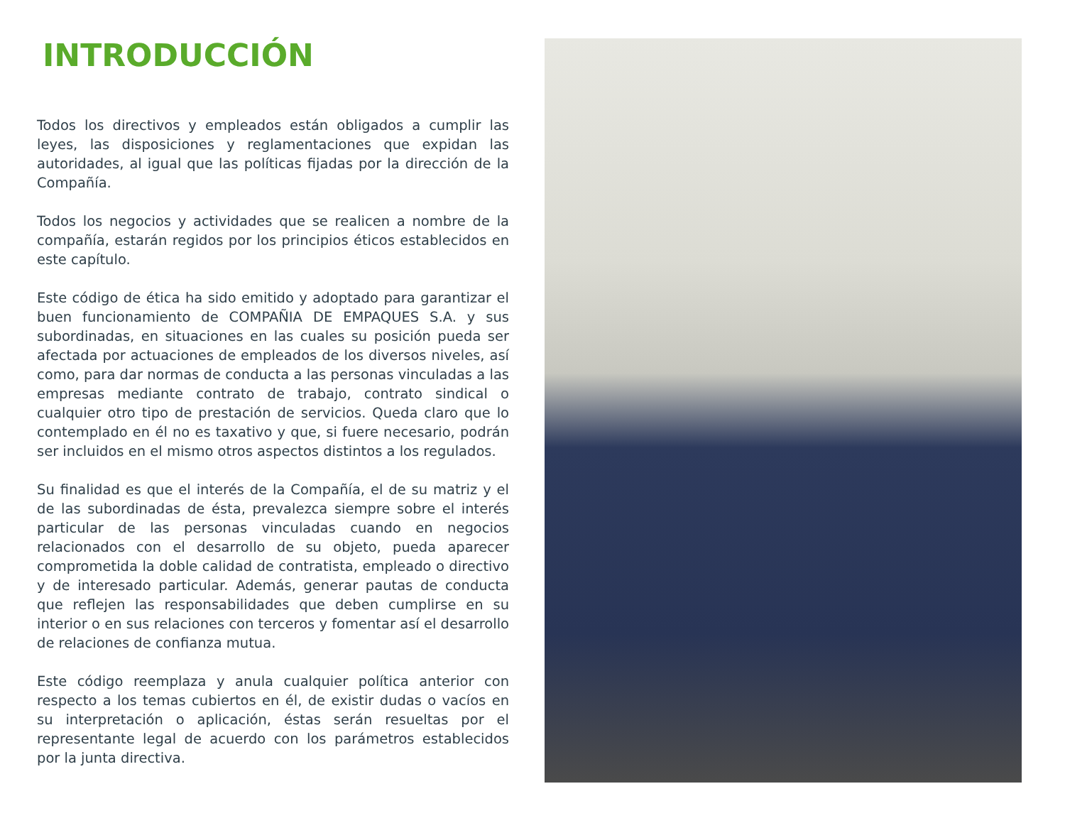INTRODUCCIÓN
Todos los directivos y empleados están obligados a cumplir las leyes, las disposiciones y reglamentaciones que expidan las autoridades, al igual que las políticas fijadas por la dirección de la Compañía.
Todos los negocios y actividades que se realicen a nombre de la compañía, estarán regidos por los principios éticos establecidos en este capítulo.
Este código de ética ha sido emitido y adoptado para garantizar el buen funcionamiento de COMPAÑIA DE EMPAQUES S.A. y sus subordinadas, en situaciones en las cuales su posición pueda ser afectada por actuaciones de empleados de los diversos niveles, así como, para dar normas de conducta a las personas vinculadas a las empresas mediante contrato de trabajo, contrato sindical o cualquier otro tipo de prestación de servicios. Queda claro que lo contemplado en él no es taxativo y que, si fuere necesario, podrán ser incluidos en el mismo otros aspectos distintos a los regulados.
Su finalidad es que el interés de la Compañía, el de su matriz y el de las subordinadas de ésta, prevalezca siempre sobre el interés particular de las personas vinculadas cuando en negocios relacionados con el desarrollo de su objeto, pueda aparecer comprometida la doble calidad de contratista, empleado o directivo y de interesado particular. Además, generar pautas de conducta que reflejen las responsabilidades que deben cumplirse en su interior o en sus relaciones con terceros y fomentar así el desarrollo de relaciones de confianza mutua.
Este código reemplaza y anula cualquier política anterior con respecto a los temas cubiertos en él, de existir dudas o vacíos en su interpretación o aplicación, éstas serán resueltas por el representante legal de acuerdo con los parámetros establecidos por la junta directiva.